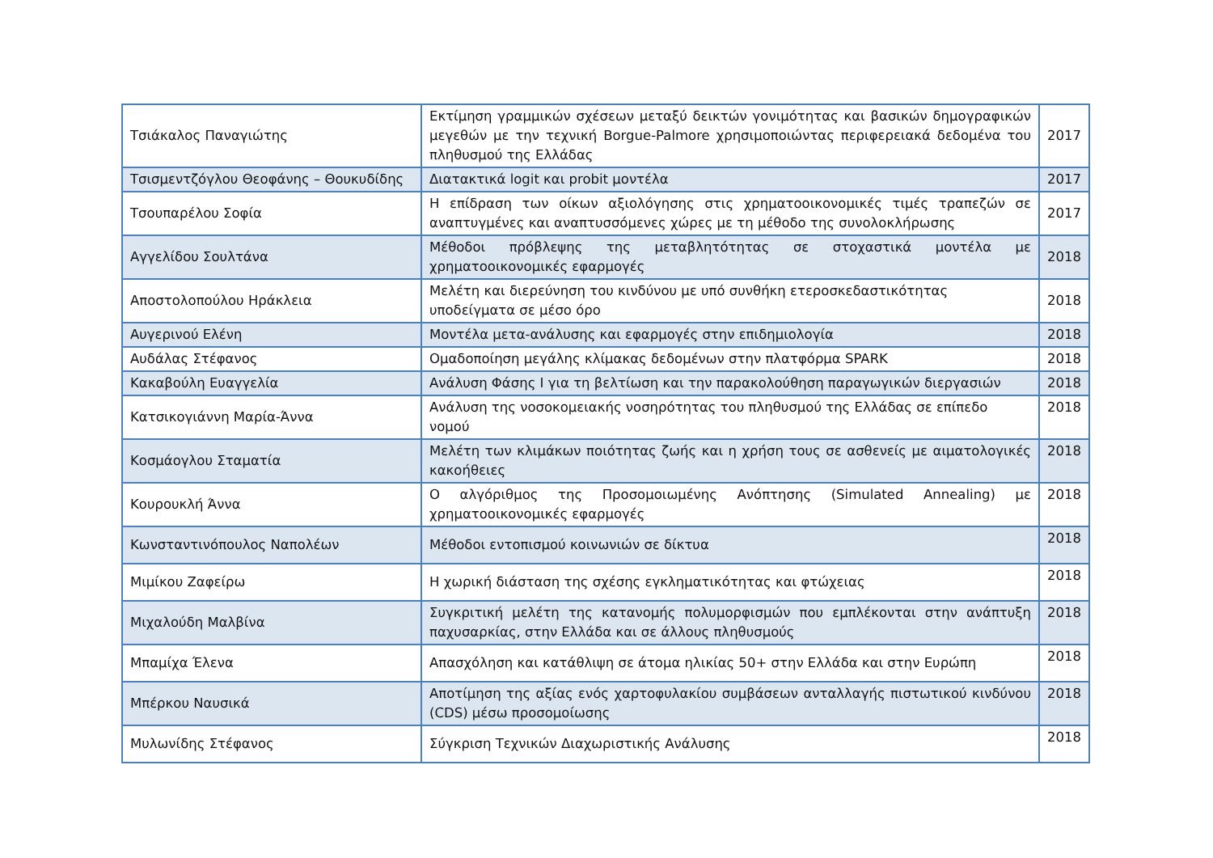| Τσιάκαλος Παναγιώτης | Εκτίμηση γραμμικών σχέσεων μεταξύ δεικτών γονιμότητας και βασικών δημογραφικών μεγεθών με την τεχνική Borgue-Palmore χρησιμοποιώντας περιφερειακά δεδομένα του πληθυσμού της Ελλάδας | 2017 |
| Τσισμεντζόγλου Θεοφάνης – Θουκυδίδης | Διατακτικά logit και probit μοντέλα | 2017 |
| Τσουπαρέλου Σοφία | Η επίδραση των οίκων αξιολόγησης στις χρηματοοικονομικές τιμές τραπεζών σε αναπτυγμένες και αναπτυσσόμενες χώρες με τη μέθοδο της συνολοκλήρωσης | 2017 |
| Αγγελίδου Σουλτάνα | Μέθοδοι πρόβλεψης της μεταβλητότητας σε στοχαστικά μοντέλα με χρηματοοικονομικές εφαρμογές | 2018 |
| Αποστολοπούλου Ηράκλεια | Μελέτη και διερεύνηση του κινδύνου με υπό συνθήκη ετεροσκεδαστικότητας υποδείγματα σε μέσο όρο | 2018 |
| Αυγερινού Ελένη | Μοντέλα μετα-ανάλυσης και εφαρμογές στην επιδημιολογία | 2018 |
| Αυδάλας Στέφανος | Ομαδοποίηση μεγάλης κλίμακας δεδομένων στην πλατφόρμα SPARK | 2018 |
| Κακαβούλη Ευαγγελία | Ανάλυση Φάσης Ι για τη βελτίωση και την παρακολούθηση παραγωγικών διεργασιών | 2018 |
| Κατσικογιάννη Μαρία-Άννα | Ανάλυση της νοσοκομειακής νοσηρότητας του πληθυσμού της Ελλάδας σε επίπεδο νομού | 2018 |
| Κοσμάογλου Σταματία | Μελέτη των κλιμάκων ποιότητας ζωής και η χρήση τους σε ασθενείς με αιματολογικές κακοήθειες | 2018 |
| Κουρουκλή Άννα | Ο αλγόριθμος της Προσομοιωμένης Ανόπτησης (Simulated Annealing) με χρηματοοικονομικές εφαρμογές | 2018 |
| Κωνσταντινόπουλος Ναπολέων | Μέθοδοι εντοπισμού κοινωνιών σε δίκτυα | 2018 |
| Μιμίκου Ζαφείρω | Η χωρική διάσταση της σχέσης εγκληματικότητας και φτώχειας | 2018 |
| Μιχαλούδη Μαλβίνα | Συγκριτική μελέτη της κατανομής πολυμορφισμών που εμπλέκονται στην ανάπτυξη παχυσαρκίας, στην Ελλάδα και σε άλλους πληθυσμούς | 2018 |
| Μπαμίχα Έλενα | Απασχόληση και κατάθλιψη σε άτομα ηλικίας 50+ στην Ελλάδα και στην Ευρώπη | 2018 |
| Μπέρκου Ναυσικά | Αποτίμηση της αξίας ενός χαρτοφυλακίου συμβάσεων ανταλλαγής πιστωτικού κινδύνου (CDS) μέσω προσομοίωσης | 2018 |
| Μυλωνίδης Στέφανος | Σύγκριση Τεχνικών Διαχωριστικής Ανάλυσης | 2018 |